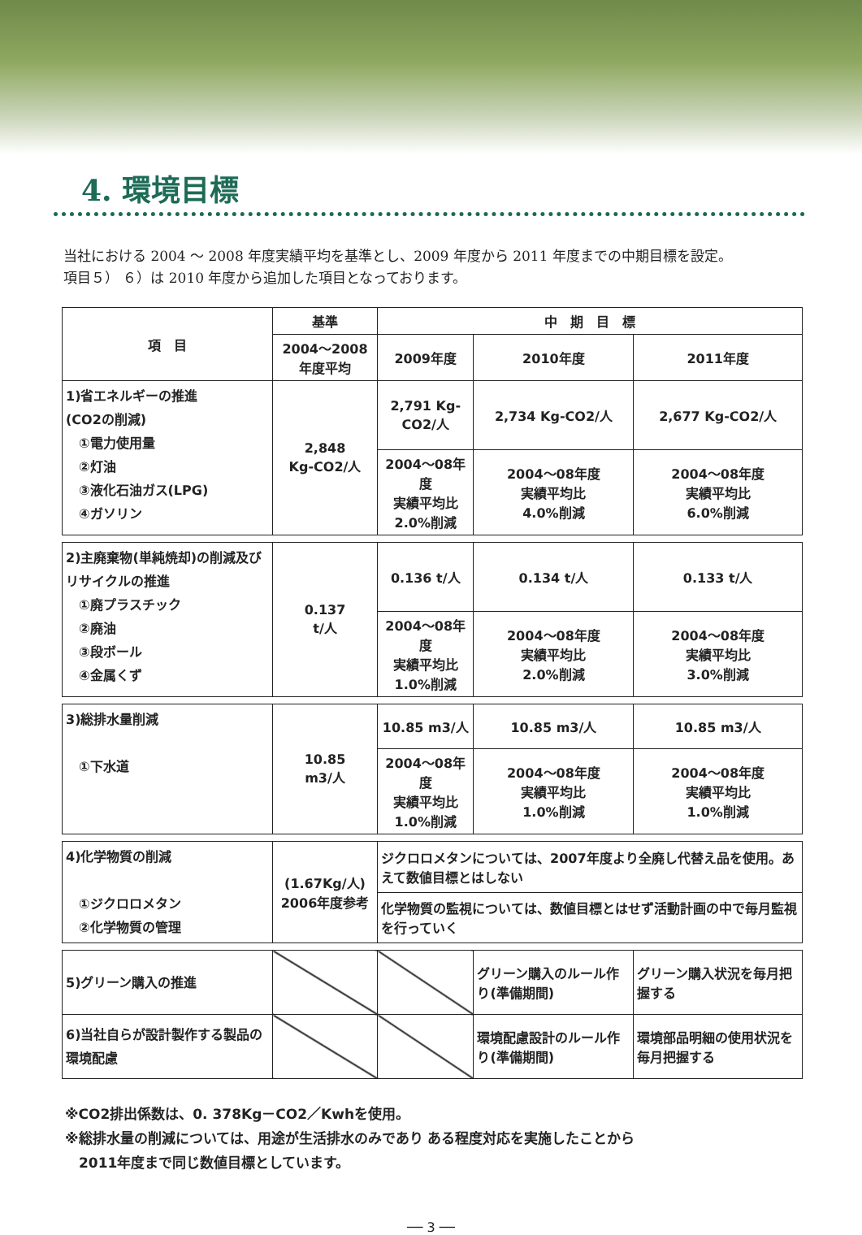4. 環境目標
当社における 2004 ～ 2008 年度実績平均を基準とし、2009 年度から 2011 年度までの中期目標を設定。
項目５） ６）は 2010 年度から追加した項目となっております。
| 項 目 | 基準 | 中 期 目 標 | | |
| --- | --- | --- | --- | --- |
| | 2004～2008 年度平均 | 2009年度 | 2010年度 | 2011年度 |
| 1)省エネルギーの推進 (CO2の削減) ①電力使用量 ②灯油 ③液化石油ガス(LPG) ④ガソリン | 2,848 Kg-CO2/人 | 2,791 Kg-CO2/人 | 2,734 Kg-CO2/人 | 2,677 Kg-CO2/人 |
| | | 2004～08年度 実績平均比 2.0%削減 | 2004～08年度 実績平均比 4.0%削減 | 2004～08年度 実績平均比 6.0%削減 |
| 2)主廃棄物(単純焼却)の削減及びリサイクルの推進 ①廃プラスチック ②廃油 ③段ボール ④金属くず | 0.137 t/人 | 0.136 t/人 | 0.134 t/人 | 0.133 t/人 |
| | | 2004～08年度 実績平均比 1.0%削減 | 2004～08年度 実績平均比 2.0%削減 | 2004～08年度 実績平均比 3.0%削減 |
| 3)総排水量削減 ①下水道 | 10.85 m3/人 | 10.85 m3/人 | 10.85 m3/人 | 10.85 m3/人 |
| | | 2004～08年度 実績平均比 1.0%削減 | 2004～08年度 実績平均比 1.0%削減 | 2004～08年度 実績平均比 1.0%削減 |
| 4)化学物質の削減 ①ジクロロメタン ②化学物質の管理 | (1.67Kg/人) 2006年度参考 | ジクロロメタンについては、2007年度より全廃し代替え品を使用。あえて数値目標とはしない | | |
| | | 化学物質の監視については、数値目標とはせず活動計画の中で毎月監視を行っていく | | |
| 5)グリーン購入の推進 | | | グリーン購入のルール作り(準備期間) | グリーン購入状況を毎月把握する |
| 6)当社自らが設計製作する製品の環境配慮 | | | 環境配慮設計のルール作り(準備期間) | 環境部品明細の使用状況を毎月把握する |
※CO2排出係数は、0. 378Kg－CO2／Kwhを使用。
※総排水量の削減については、用途が生活排水のみであり ある程度対応を実施したことから
　2011年度まで同じ数値目標としています。
── 3 ──